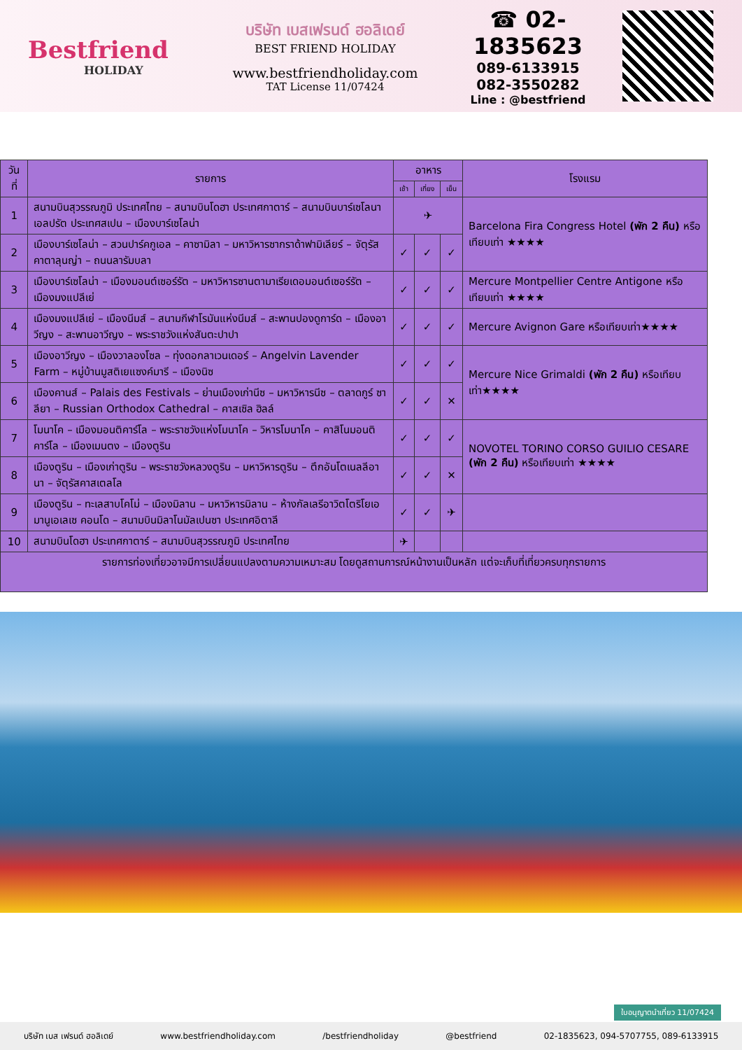Bestfriend
HOLIDAY
บริษัท เบสเฟรนด์ ฮอลิเดย์
BEST FRIEND HOLIDAY
www.bestfriendholiday.com
TAT License 11/07424
☎ 02-1835623
089-6133915
082-3550282
Line : @bestfriend
| วันที่ | รายการ | อาหาร | | | โรงแรม |
| --- | --- | --- | --- | --- | --- |
| | | เช้า | เที่ยง | เย็น | |
| 1 | สนามบินสุวรรณภูมิ ประเทศไทย – สนามบินโดฮา ประเทศกาตาร์ – สนามบินบาร์เซโลนาเอลปรัต ประเทศสเปน – เมืองบาร์เซโลน่า | ✈ | | | Barcelona Fira Congress Hotel (พัก 2 คืน) หรือเทียบเท่า ★★★★ |
| 2 | เมืองบาร์เซโลน่า – สวนปาร์คกูเอล – คาซามิลา – มหาวิหารซากราด้าฟามิเลียร์ – จัตุรัสคาตาลุนญ่า – ถนนลารัมบลา | ✓ | ✓ | ✓ | |
| 3 | เมืองบาร์เซโลน่า – เมืองมอนต์เซอร์รัต – มหาวิหารซานตามาเรียเดอมอนต์เซอร์รัต – เมืองมงแปลีเย่ | ✓ | ✓ | ✓ | Mercure Montpellier Centre Antigone หรือเทียบเท่า ★★★★ |
| 4 | เมืองมงแปลีเย่ – เมืองนีมส์ – สนามกีฬาโรมันแห่งนีมส์ – สะพานปองดูการ์ด – เมืองอาวีญง – สะพานอาวีญง – พระราชวังแห่งสันตะปาปา | ✓ | ✓ | ✓ | Mercure Avignon Gare หรือเทียบเท่า★★★★ |
| 5 | เมืองอาวีญง – เมืองวาลองโซล – ทุ่งดอกลาเวนเดอร์ – Angelvin Lavender Farm – หมู่บ้านมูสติเยแซงค์มารี – เมืองนิซ | ✓ | ✓ | ✓ | Mercure Nice Grimaldi (พัก 2 คืน) หรือเทียบเท่า★★★★ |
| 6 | เมืองคานส์ – Palais des Festivals – ย่านเมืองเก่านีซ – มหาวิหารนีซ – ตลาดกูร์ ซาลียา – Russian Orthodox Cathedral – คาสเซิล ฮิลล์ | ✓ | ✓ | ✕ | |
| 7 | โมนาโค – เมืองมอนติคาร์โล – พระราชวังแห่งโมนาโค – วิหารโมนาโค – คาสิโนมอนติคาร์โล – เมืองเมนตง – เมืองตูริน | ✓ | ✓ | ✓ | NOVOTEL TORINO CORSO GUILIO CESARE (พัก 2 คืน) หรือเทียบเท่า ★★★★ |
| 8 | เมืองตูริน – เมืองเก่าตูริน – พระราชวังหลวงตูริน – มหาวิหารตูริน – ตึกอันโตเนลลีอานา – จัตุรัสคาสเตลโล | ✓ | ✓ | ✕ | |
| 9 | เมืองตูริน – ทะเลสาบโคโม่ – เมืองมิลาน – มหาวิหารมิลาน – ห้างกัลเลรีอาวิตโตริโยเอมานูเอเลเซ คอนโด – สนามบินมิลาโนมัลเปนซา ประเทศอิตาลี | ✓ | ✓ | ✈ | |
| 10 | สนามบินโดฮา ประเทศกาตาร์ – สนามบินสุวรรณภูมิ ประเทศไทย | ✈ | | | |
| รายการท่องเที่ยวอาจมีการเปลี่ยนแปลงตามความเหมาะสม โดยดูสถานการณ์หน้างานเป็นหลัก แต่จะเก็บที่เที่ยวครบทุกรายการ | | | | | |
ใบอนุญาตนำเที่ยว 11/07424
บริษัท เบส เฟรนด์ ฮอลิเดย์ www.bestfriendholiday.com /bestfriendholiday @bestfriend 02-1835623, 094-5707755, 089-6133915